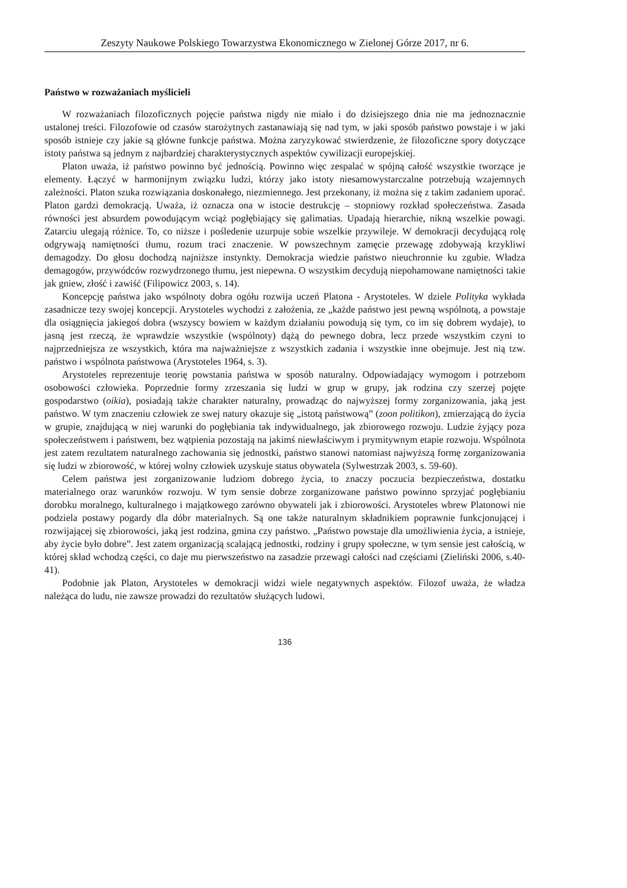Zeszyty Naukowe Polskiego Towarzystwa Ekonomicznego w Zielonej Górze 2017, nr 6.
Państwo w rozważaniach myślicieli
W rozważaniach filozoficznych pojęcie państwa nigdy nie miało i do dzisiejszego dnia nie ma jednoznacznie ustalonej treści. Filozofowie od czasów starożytnych zastanawiają się nad tym, w jaki sposób państwo powstaje i w jaki sposób istnieje czy jakie są główne funkcje państwa. Można zaryzykować stwierdzenie, że filozoficzne spory dotyczące istoty państwa są jednym z najbardziej charakterystycznych aspektów cywilizacji europejskiej.
Platon uważa, iż państwo powinno być jednością. Powinno więc zespalać w spójną całość wszystkie tworzące je elementy. Łączyć w harmonijnym związku ludzi, którzy jako istoty niesamowystarczalne potrzebują wzajemnych zależności. Platon szuka rozwiązania doskonałego, niezmiennego. Jest przekonany, iż można się z takim zadaniem uporać. Platon gardzi demokracją. Uważa, iż oznacza ona w istocie destrukcję – stopniowy rozkład społeczeństwa. Zasada równości jest absurdem powodującym wciąż pogłębiający się galimatias. Upadają hierarchie, nikną wszelkie powagi. Zatarciu ulegają różnice. To, co niższe i pośledenie uzurpuje sobie wszelkie przywileje. W demokracji decydującą rolę odgrywają namiętności tłumu, rozum traci znaczenie. W powszechnym zamęcie przewagę zdobywają krzykliwi demagodzy. Do głosu dochodzą najniższe instynkty. Demokracja wiedzie państwo nieuchronnie ku zgubie. Władza demagogów, przywódców rozwydrzonego tłumu, jest niepewna. O wszystkim decydują niepohamowane namiętności takie jak gniew, złość i zawiść (Filipowicz 2003, s. 14).
Koncepcję państwa jako wspólnoty dobra ogółu rozwija uczeń Platona - Arystoteles. W dziele Polityka wykłada zasadnicze tezy swojej koncepcji. Arystoteles wychodzi z założenia, ze „każde państwo jest pewną wspólnotą, a powstaje dla osiągnięcia jakiegoś dobra (wszyscy bowiem w każdym działaniu powodują się tym, co im się dobrem wydaje), to jasną jest rzeczą, że wprawdzie wszystkie (wspólnoty) dążą do pewnego dobra, lecz przede wszystkim czyni to najprzedniejsza ze wszystkich, która ma najważniejsze z wszystkich zadania i wszystkie inne obejmuje. Jest nią tzw. państwo i wspólnota państwowa (Arystoteles 1964, s. 3).
Arystoteles reprezentuje teorię powstania państwa w sposób naturalny. Odpowiadający wymogom i potrzebom osobowości człowieka. Poprzednie formy zrzeszania się ludzi w grup w grupy, jak rodzina czy szerzej pojęte gospodarstwo (oikia), posiadają także charakter naturalny, prowadząc do najwyższej formy zorganizowania, jaką jest państwo. W tym znaczeniu człowiek ze swej natury okazuje się „istotą państwową” (zoon politikon), zmierzającą do życia w grupie, znajdującą w niej warunki do pogłębiania tak indywidualnego, jak zbiorowego rozwoju. Ludzie żyjący poza społeczeństwem i państwem, bez wątpienia pozostają na jakimś niewłaściwym i prymitywnym etapie rozwoju. Wspólnota jest zatem rezultatem naturalnego zachowania się jednostki, państwo stanowi natomiast najwyższą formę zorganizowania się ludzi w zbiorowość, w której wolny człowiek uzyskuje status obywatela (Sylwestrzak 2003, s. 59-60).
Celem państwa jest zorganizowanie ludziom dobrego życia, to znaczy poczucia bezpieczeństwa, dostatku materialnego oraz warunków rozwoju. W tym sensie dobrze zorganizowane państwo powinno sprzyjać pogłębianiu dorobku moralnego, kulturalnego i majątkowego zarówno obywateli jak i zbiorowości. Arystoteles wbrew Platonowi nie podziela postawy pogardy dla dóbr materialnych. Są one także naturalnym składnikiem poprawnie funkcjonującej i rozwijającej się zbiorowości, jaką jest rodzina, gmina czy państwo. „Państwo powstaje dla umożliwienia życia, a istnieje, aby życie było dobre”. Jest zatem organizacją scalającą jednostki, rodziny i grupy społeczne, w tym sensie jest całością, w której skład wchodzą części, co daje mu pierwszeństwo na zasadzie przewagi całości nad częściami (Zieliński 2006, s.40-41).
Podobnie jak Platon, Arystoteles w demokracji widzi wiele negatywnych aspektów. Filozof uważa, że władza należąca do ludu, nie zawsze prowadzi do rezultatów służących ludowi.
136